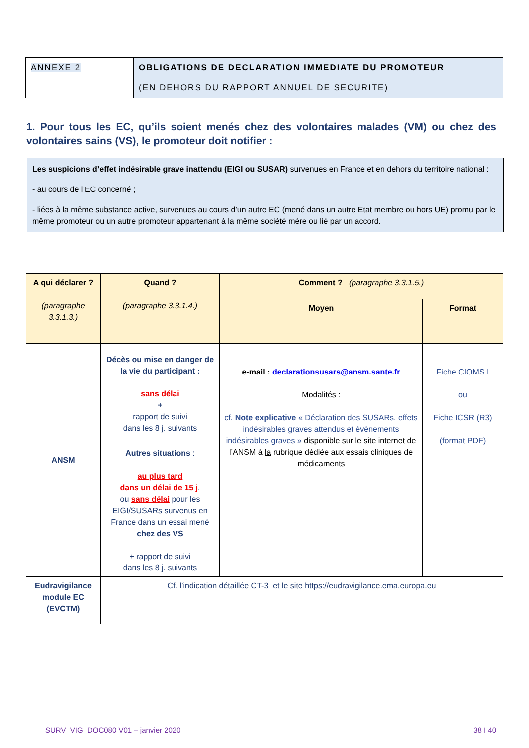| ANNEXE 2 | OBLIGATIONS DE DECLARATION IMMEDIATE DU PROMOTEUR (EN DEHORS DU RAPPORT ANNUEL DE SECURITE) |
1. Pour tous les EC, qu’ils soient menés chez des volontaires malades (VM) ou chez des volontaires sains (VS), le promoteur doit notifier :
Les suspicions d’effet indésirable grave inattendu (EIGI ou SUSAR) survenues en France et en dehors du territoire national :
- au cours de l’EC concerné ;
- liées à la même substance active, survenues au cours d’un autre EC (mené dans un autre Etat membre ou hors UE) promu par le même promoteur ou un autre promoteur appartenant à la même société mère ou lié par un accord.
| A qui déclarer ? (paragraphe 3.3.1.3.) | Quand ? (paragraphe 3.3.1.4.) | Comment ? (paragraphe 3.3.1.5.) | |
| | | Moyen | Format |
| ANSM | Décès ou mise en danger de la vie du participant : sans délai + rapport de suivi dans les 8 j. suivants | e-mail : declarationsusars@ansm.sante.fr Modalités : cf. Note explicative « Déclaration des SUSARs, effets indésirables graves attendus et évènements indésirables graves » disponible sur le site internet de l’ANSM à la rubrique dédiée aux essais cliniques de médicaments | Fiche CIOMS I ou Fiche ICSR (R3) (format PDF) |
| | Autres situations : au plus tard dans un délai de 15 j . ou sans délai pour les EIGI/SUSARs survenus en France dans un essai mené chez des VS + rapport de suivi dans les 8 j. suivants | | |
| Eudravigilance module EC (EVCTM) | Cf. l’indication détaillée CT-3 et le site https://eudravigilance.ema.europa.eu | | |
SURV_VIG_DOC080 V01 – janvier 2020
38 I 40